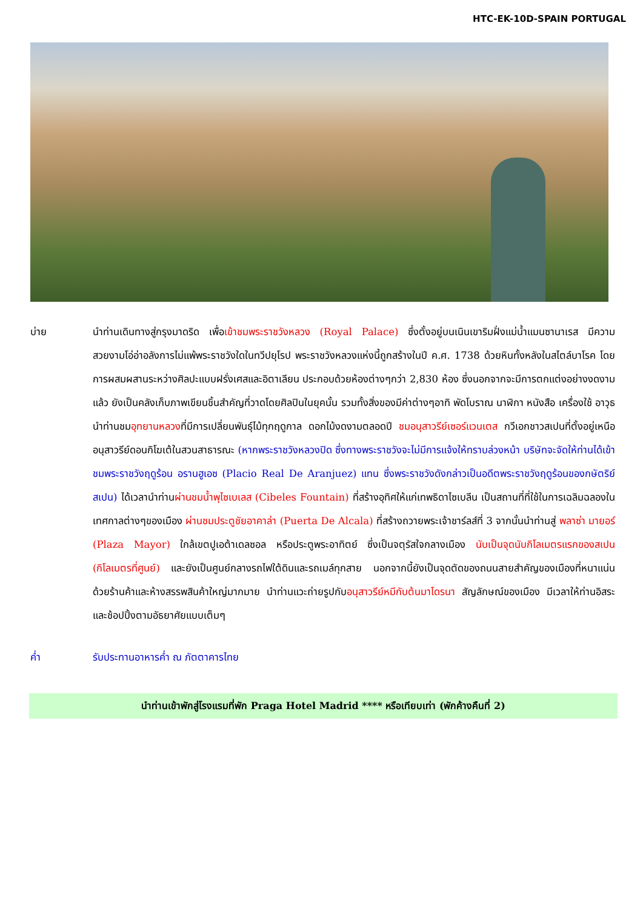HTC-EK-10D-SPAIN PORTUGAL
บ่าย นำท่านเดินทางสู่กรุงมาดริด เพื่อเข้าชมพระราชวังหลวง (Royal Palace) ซึ่งตั้งอยู่บนเนินเขาริมฝั่งแม่น้ำแมนซานาเรส มีความสวยงามโอ่อ่าอลังการไม่แพ้พระราชวังใดในทวีปยุโรป พระราชวังหลวงแห่งนี้ถูกสร้างในปี ค.ศ. 1738 ด้วยหินทั้งหลังในสไตล์บาโรค โดยการผสมผสานระหว่างศิลปะแบบฝรั่งเศสและอิตาเลียน ประกอบด้วยห้องต่างๆกว่า 2,830 ห้อง ซึ่งนอกจากจะมีการตกแต่งอย่างงดงามแล้ว ยังเป็นคลังเก็บภาพเขียนชิ้นสำคัญที่วาดโดยศิลปินในยุคนั้น รวมทั้งสิ่งของมีค่าต่างๆอาทิ พัดโบราณ นาฬิกา หนังสือ เครื่องใช้ อาวุธ นำท่านชมอุทยานหลวงที่มีการเปลี่ยนพันธุ์ไม้ทุกฤดูกาล ดอกไม้งดงามตลอดปี ชมอนุสาวรีย์เซอร์แวนเตส กวีเอกชาวสเปนที่ตั้งอยู่เหนืออนุสาวรีย์ดอนกิโฆเต้ในสวนสาธารณะ (หากพระราชวังหลวงปิด ซึ่งทางพระราชวังจะไม่มีการแจ้งให้ทราบล่วงหน้า บริษัทจะจัดให้ท่านได้เข้าชมพระราชวังฤดูร้อน อรานฮูเอซ (Placio Real De Aranjuez) แทน ซึ่งพระราชวังดังกล่าวเป็นอดีตพระราชวังฤดูร้อนของกษัตริย์สเปน) ได้เวลานำท่านผ่านชมน้ำพุไซเบเลส (Cibeles Fountain) ที่สร้างอุทิศให้แก่เทพธิดาไซเบลีน เป็นสถานที่ที่ใช้ในการเฉลิมฉลองในเทศกาลต่างๆของเมือง ผ่านชมประตูชัยอาคาล่า (Puerta De Alcala) ที่สร้างถวายพระเจ้าชาร์ลส์ที่ 3 จากนั้นนำท่านสู่ พลาซ่า มายอร์ (Plaza Mayor) ใกล้เขตปูเอต้าเดลซอล หรือประตูพระอาทิตย์ ซึ่งเป็นจตุรัสใจกลางเมือง นับเป็นจุดนับกิโลเมตรแรกของสเปน (กิโลเมตรที่ศูนย์) และยังเป็นศูนย์กลางรถไฟใต้ดินและรถเมล์ทุกสาย นอกจากนี้ยังเป็นจุดตัดของถนนสายสำคัญของเมืองที่หนาแน่นด้วยร้านค้าและห้างสรรพสินค้าใหญ่มากมาย นำท่านแวะถ่ายรูปกับอนุสาวรีย์หมีกับต้นมาโดรนา สัญลักษณ์ของเมือง มีเวลาให้ท่านอิสระและช้อปปิ้งตามอัธยาศัยแบบเต็มๆ
ค่ำ รับประทานอาหารค่ำ ณ ภัตตาคารไทย
นำท่านเข้าพักสู่โรงแรมที่พัก Praga Hotel Madrid **** หรือเทียบเท่า (พักค้างคืนที่ 2)